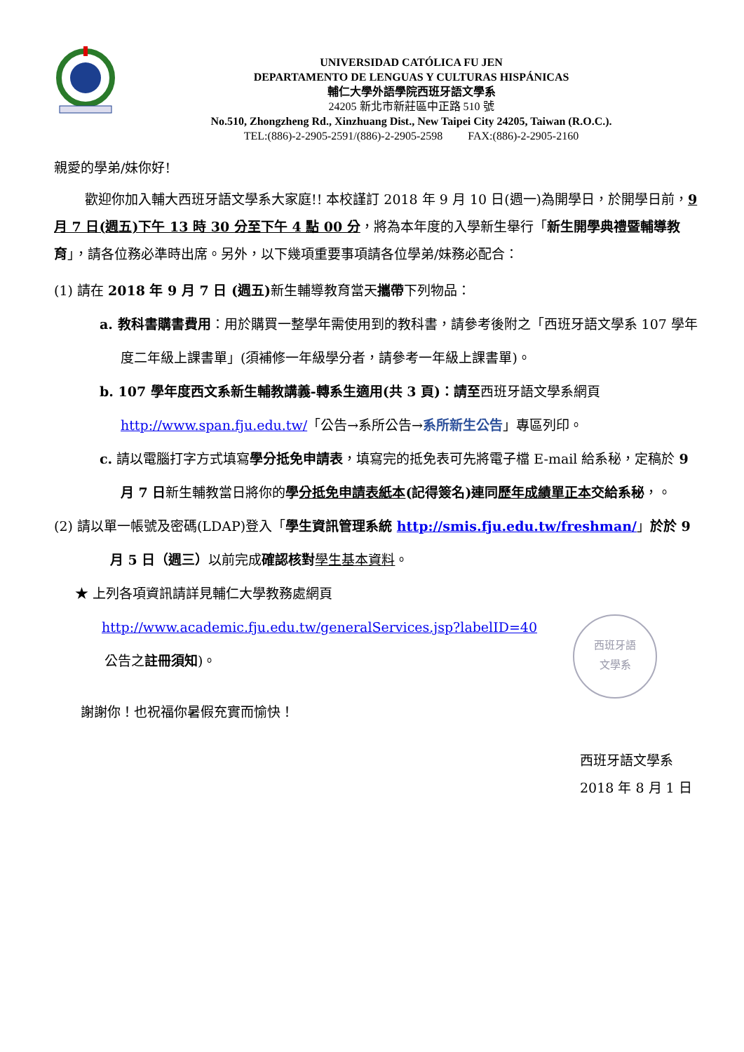UNIVERSIDAD CATÓLICA FU JEN
DEPARTAMENTO DE LENGUAS Y CULTURAS HISPÁNICAS
輔仁大學外語學院西班牙語文學系
24205 新北市新莊區中正路 510 號
No.510, Zhongzheng Rd., Xinzhuang Dist., New Taipei City 24205, Taiwan (R.O.C.).
TEL:(886)-2-2905-2591/(886)-2-2905-2598 FAX:(886)-2-2905-2160
親愛的學弟/妹你好!
歡迎你加入輔大西班牙語文學系大家庭!! 本校謹訂 2018 年 9 月 10 日(週一)為開學日，於開學日前，9 月 7 日(週五)下午 13 時 30 分至下午 4 點 00 分，將為本年度的入學新生舉行「新生開學典禮暨輔導教育」，請各位務必準時出席。另外，以下幾項重要事項請各位學弟/妹務必配合：
(1) 請在 2018 年 9 月 7 日 (週五) 新生輔導教育當天攜帶下列物品：
a. 教科書購書費用：用於購買一整學年需使用到的教科書，請參考後附之「西班牙語文學系 107 學年度二年級上課書單」(須補修一年級學分者，請參考一年級上課書單)。
b. 107 學年度西文系新生輔教講義-轉系生適用(共 3 頁)：請至西班牙語文學系網頁 http://www.span.fju.edu.tw/「公告→系所公告→系所新生公告」專區列印。
c. 請以電腦打字方式填寫學分抵免申請表，填寫完的抵免表可先將電子檔 E-mail 給系秘，定稿於 9 月 7 日新生輔教當日將你的學分抵免申請表紙本(記得簽名)連同歷年成績單正本交給系秘，。
(2) 請以單一帳號及密碼(LDAP)登入「學生資訊管理系統 http://smis.fju.edu.tw/freshman/」於於 9 月 5 日（週三）以前完成確認核對 學生基本資料。
★ 上列各項資訊請詳見輔仁大學教務處網頁
http://www.academic.fju.edu.tw/generalServices.jsp?labelID=40
公告之註冊須知)。
西班牙語
文學系
謝謝你！也祝福你暑假充實而愉快！
西班牙語文學系 2018 年 8 月 1 日